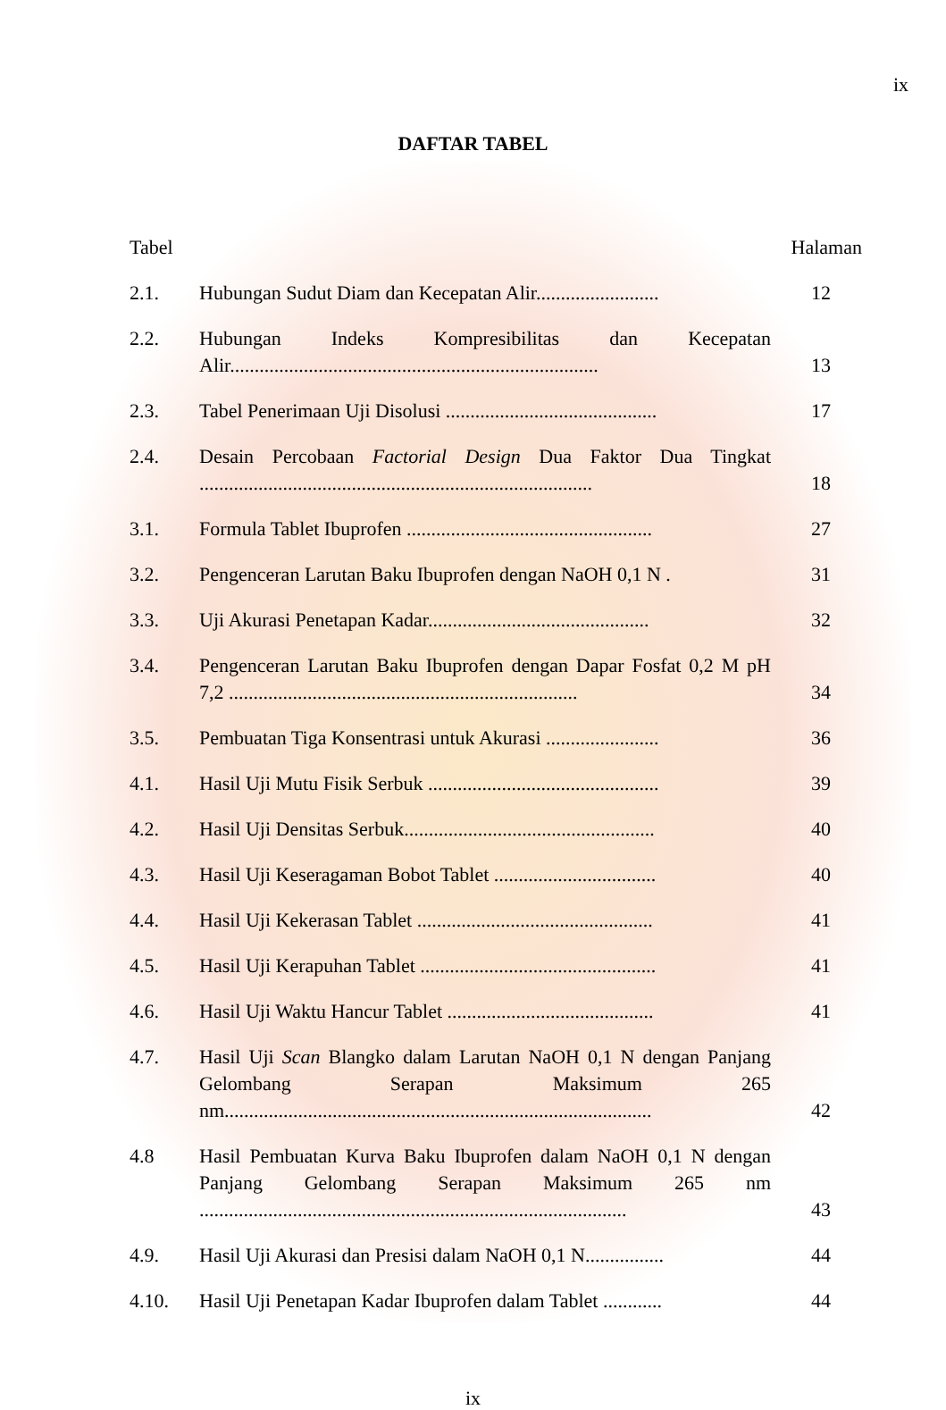ix
DAFTAR TABEL
| Tabel | | Halaman |
| --- | --- | --- |
| 2.1. | Hubungan Sudut Diam dan Kecepatan Alir......................... | 12 |
| 2.2. | Hubungan Indeks Kompresibilitas dan Kecepatan Alir........................................................................... | 13 |
| 2.3. | Tabel Penerimaan Uji Disolusi ........................................... | 17 |
| 2.4. | Desain Percobaan Factorial Design Dua Faktor Dua Tingkat ................................................................................ | 18 |
| 3.1. | Formula Tablet Ibuprofen .................................................. | 27 |
| 3.2. | Pengenceran Larutan Baku Ibuprofen dengan NaOH 0,1 N . | 31 |
| 3.3. | Uji Akurasi Penetapan Kadar............................................. | 32 |
| 3.4. | Pengenceran Larutan Baku Ibuprofen dengan Dapar Fosfat 0,2 M pH 7,2 ....................................................................... | 34 |
| 3.5. | Pembuatan Tiga Konsentrasi untuk Akurasi ....................... | 36 |
| 4.1. | Hasil Uji Mutu Fisik Serbuk ............................................... | 39 |
| 4.2. | Hasil Uji Densitas Serbuk................................................... | 40 |
| 4.3. | Hasil Uji Keseragaman Bobot Tablet ................................. | 40 |
| 4.4. | Hasil Uji Kekerasan Tablet ................................................ | 41 |
| 4.5. | Hasil Uji Kerapuhan Tablet ................................................ | 41 |
| 4.6. | Hasil Uji Waktu Hancur Tablet .......................................... | 41 |
| 4.7. | Hasil Uji Scan Blangko dalam Larutan NaOH 0,1 N dengan Panjang Gelombang Serapan Maksimum 265 nm....................................................................................... | 42 |
| 4.8 | Hasil Pembuatan Kurva Baku Ibuprofen dalam NaOH 0,1 N dengan Panjang Gelombang Serapan Maksimum 265 nm ....................................................................................... | 43 |
| 4.9. | Hasil Uji Akurasi dan Presisi dalam NaOH 0,1 N................ | 44 |
| 4.10. | Hasil Uji Penetapan Kadar Ibuprofen dalam Tablet ............ | 44 |
ix